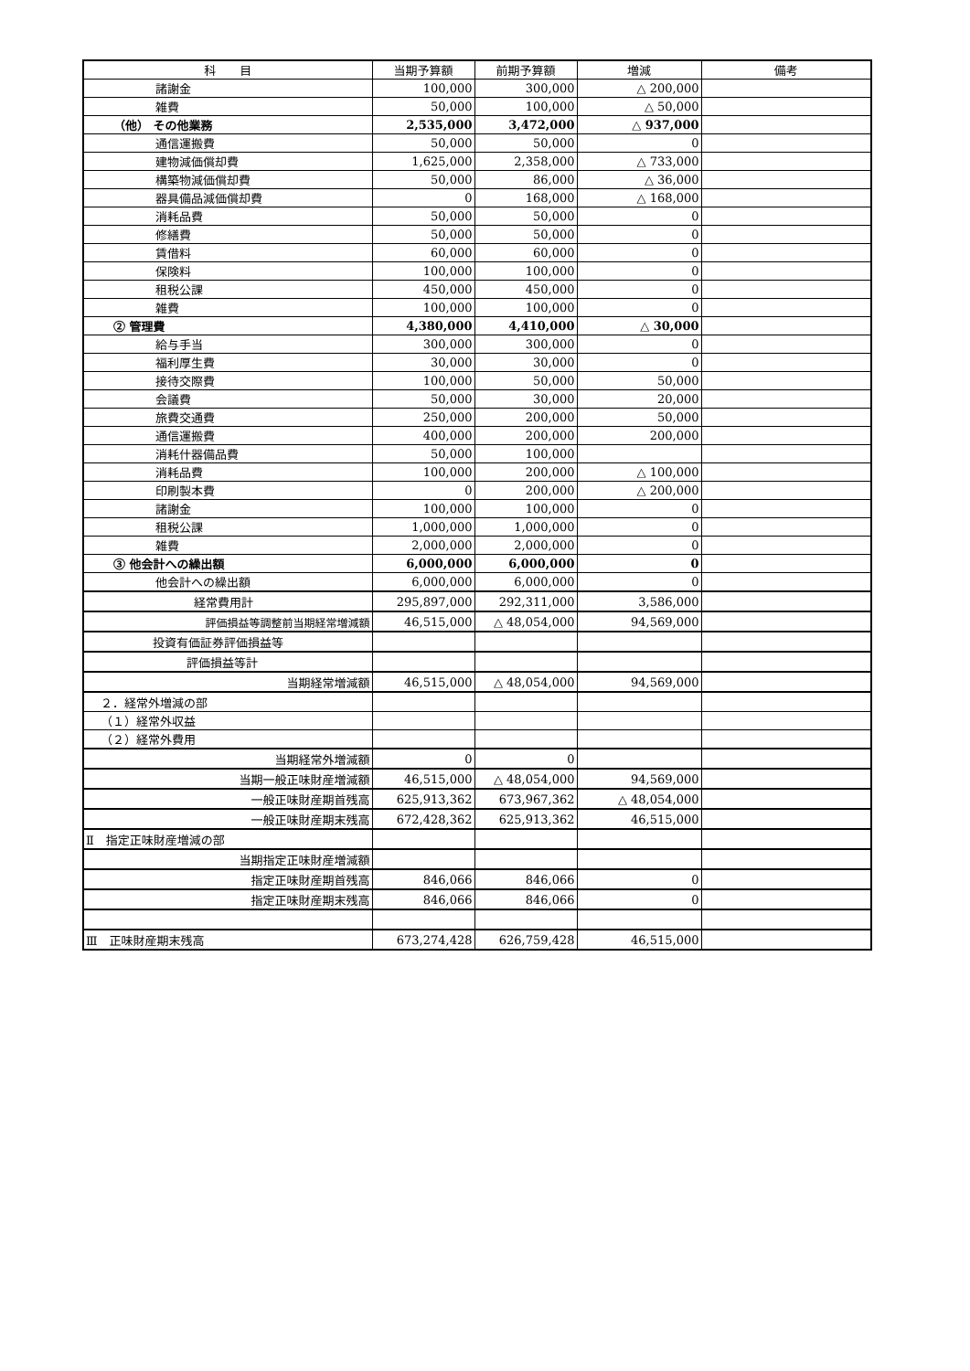| 科 目 | 当期予算額 | 前期予算額 | 増減 | 備考 |
| --- | --- | --- | --- | --- |
| 諸謝金 | 100,000 | 300,000 | △ 200,000 | |
| 雑費 | 50,000 | 100,000 | △ 50,000 | |
| （他） その他業務 | 2,535,000 | 3,472,000 | △ 937,000 | |
| 通信運搬費 | 50,000 | 50,000 | 0 | |
| 建物減価償却費 | 1,625,000 | 2,358,000 | △ 733,000 | |
| 構築物減価償却費 | 50,000 | 86,000 | △ 36,000 | |
| 器具備品減価償却費 | 0 | 168,000 | △ 168,000 | |
| 消耗品費 | 50,000 | 50,000 | 0 | |
| 修繕費 | 50,000 | 50,000 | 0 | |
| 賃借料 | 60,000 | 60,000 | 0 | |
| 保険料 | 100,000 | 100,000 | 0 | |
| 租税公課 | 450,000 | 450,000 | 0 | |
| 雑費 | 100,000 | 100,000 | 0 | |
| ② 管理費 | 4,380,000 | 4,410,000 | △ 30,000 | |
| 給与手当 | 300,000 | 300,000 | 0 | |
| 福利厚生費 | 30,000 | 30,000 | 0 | |
| 接待交際費 | 100,000 | 50,000 | 50,000 | |
| 会議費 | 50,000 | 30,000 | 20,000 | |
| 旅費交通費 | 250,000 | 200,000 | 50,000 | |
| 通信運搬費 | 400,000 | 200,000 | 200,000 | |
| 消耗什器備品費 | 50,000 | 100,000 | | |
| 消耗品費 | 100,000 | 200,000 | △ 100,000 | |
| 印刷製本費 | 0 | 200,000 | △ 200,000 | |
| 諸謝金 | 100,000 | 100,000 | 0 | |
| 租税公課 | 1,000,000 | 1,000,000 | 0 | |
| 雑費 | 2,000,000 | 2,000,000 | 0 | |
| ③ 他会計への繰出額 | 6,000,000 | 6,000,000 | 0 | |
| 他会計への繰出額 | 6,000,000 | 6,000,000 | 0 | |
| 経常費用計 | 295,897,000 | 292,311,000 | 3,586,000 | |
| 評価損益等調整前当期経常増減額 | 46,515,000 | △ 48,054,000 | 94,569,000 | |
| 投資有価証券評価損益等 | | | | |
| 評価損益等計 | | | | |
| 当期経常増減額 | 46,515,000 | △ 48,054,000 | 94,569,000 | |
| ２．経常外増減の部 | | | | |
| （１）経常外収益 | | | | |
| （２）経常外費用 | | | | |
| 当期経常外増減額 | 0 | 0 | | |
| 当期一般正味財産増減額 | 46,515,000 | △ 48,054,000 | 94,569,000 | |
| 一般正味財産期首残高 | 625,913,362 | 673,967,362 | △ 48,054,000 | |
| 一般正味財産期末残高 | 672,428,362 | 625,913,362 | 46,515,000 | |
| Ⅱ 指定正味財産増減の部 | | | | |
| 当期指定正味財産増減額 | | | | |
| 指定正味財産期首残高 | 846,066 | 846,066 | 0 | |
| 指定正味財産期末残高 | 846,066 | 846,066 | 0 | |
| Ⅲ 正味財産期末残高 | 673,274,428 | 626,759,428 | 46,515,000 | |